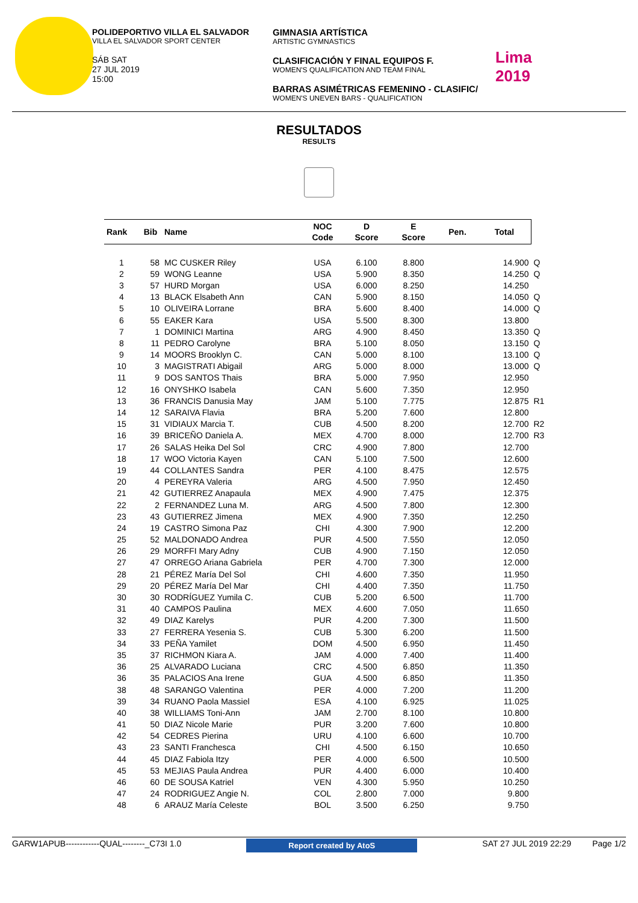POLIDEPORTIVO VILLA EL SALVADOR
VILLA EL SALVADOR SPORT CENTER
SÁB SAT
27 JUL 2019
15:00
GIMNASIA ARTÍSTICA
ARTISTIC GYMNASTICS
CLASIFICACIÓN Y FINAL EQUIPOS F.
WOMEN'S QUALIFICATION AND TEAM FINAL
BARRAS ASIMÉTRICAS FEMENINO - CLASIFIC/
WOMEN'S UNEVEN BARS - QUALIFICATION
Lima
2019
RESULTADOS
RESULTS
| Rank | Bib | Name | NOC Code | D Score | E Score | Pen. | Total | |
| 1 | 58 | MC CUSKER Riley | USA | 6.100 | 8.800 | | 14.900 | Q |
| 2 | 59 | WONG Leanne | USA | 5.900 | 8.350 | | 14.250 | Q |
| 3 | 57 | HURD Morgan | USA | 6.000 | 8.250 | | 14.250 | |
| 4 | 13 | BLACK Elsabeth Ann | CAN | 5.900 | 8.150 | | 14.050 | Q |
| 5 | 10 | OLIVEIRA Lorrane | BRA | 5.600 | 8.400 | | 14.000 | Q |
| 6 | 55 | EAKER Kara | USA | 5.500 | 8.300 | | 13.800 | |
| 7 | 1 | DOMINICI Martina | ARG | 4.900 | 8.450 | | 13.350 | Q |
| 8 | 11 | PEDRO Carolyne | BRA | 5.100 | 8.050 | | 13.150 | Q |
| 9 | 14 | MOORS Brooklyn C. | CAN | 5.000 | 8.100 | | 13.100 | Q |
| 10 | 3 | MAGISTRATI Abigail | ARG | 5.000 | 8.000 | | 13.000 | Q |
| 11 | 9 | DOS SANTOS Thais | BRA | 5.000 | 7.950 | | 12.950 | |
| 12 | 16 | ONYSHKO Isabela | CAN | 5.600 | 7.350 | | 12.950 | |
| 13 | 36 | FRANCIS Danusia May | JAM | 5.100 | 7.775 | | 12.875 | R1 |
| 14 | 12 | SARAIVA Flavia | BRA | 5.200 | 7.600 | | 12.800 | |
| 15 | 31 | VIDIAUX Marcia T. | CUB | 4.500 | 8.200 | | 12.700 | R2 |
| 16 | 39 | BRICEÑO Daniela A. | MEX | 4.700 | 8.000 | | 12.700 | R3 |
| 17 | 26 | SALAS Heika Del Sol | CRC | 4.900 | 7.800 | | 12.700 | |
| 18 | 17 | WOO Victoria Kayen | CAN | 5.100 | 7.500 | | 12.600 | |
| 19 | 44 | COLLANTES Sandra | PER | 4.100 | 8.475 | | 12.575 | |
| 20 | 4 | PEREYRA Valeria | ARG | 4.500 | 7.950 | | 12.450 | |
| 21 | 42 | GUTIERREZ Anapaula | MEX | 4.900 | 7.475 | | 12.375 | |
| 22 | 2 | FERNANDEZ Luna M. | ARG | 4.500 | 7.800 | | 12.300 | |
| 23 | 43 | GUTIERREZ Jimena | MEX | 4.900 | 7.350 | | 12.250 | |
| 24 | 19 | CASTRO Simona Paz | CHI | 4.300 | 7.900 | | 12.200 | |
| 25 | 52 | MALDONADO Andrea | PUR | 4.500 | 7.550 | | 12.050 | |
| 26 | 29 | MORFFI Mary Adny | CUB | 4.900 | 7.150 | | 12.050 | |
| 27 | 47 | ORREGO Ariana Gabriela | PER | 4.700 | 7.300 | | 12.000 | |
| 28 | 21 | PÉREZ María Del Sol | CHI | 4.600 | 7.350 | | 11.950 | |
| 29 | 20 | PÉREZ María Del Mar | CHI | 4.400 | 7.350 | | 11.750 | |
| 30 | 30 | RODRÍGUEZ Yumila C. | CUB | 5.200 | 6.500 | | 11.700 | |
| 31 | 40 | CAMPOS Paulina | MEX | 4.600 | 7.050 | | 11.650 | |
| 32 | 49 | DIAZ Karelys | PUR | 4.200 | 7.300 | | 11.500 | |
| 33 | 27 | FERRERA Yesenia S. | CUB | 5.300 | 6.200 | | 11.500 | |
| 34 | 33 | PEÑA Yamilet | DOM | 4.500 | 6.950 | | 11.450 | |
| 35 | 37 | RICHMON Kiara A. | JAM | 4.000 | 7.400 | | 11.400 | |
| 36 | 25 | ALVARADO Luciana | CRC | 4.500 | 6.850 | | 11.350 | |
| 36 | 35 | PALACIOS Ana Irene | GUA | 4.500 | 6.850 | | 11.350 | |
| 38 | 48 | SARANGO Valentina | PER | 4.000 | 7.200 | | 11.200 | |
| 39 | 34 | RUANO Paola Massiel | ESA | 4.100 | 6.925 | | 11.025 | |
| 40 | 38 | WILLIAMS Toni-Ann | JAM | 2.700 | 8.100 | | 10.800 | |
| 41 | 50 | DIAZ Nicole Marie | PUR | 3.200 | 7.600 | | 10.800 | |
| 42 | 54 | CEDRES Pierina | URU | 4.100 | 6.600 | | 10.700 | |
| 43 | 23 | SANTI Franchesca | CHI | 4.500 | 6.150 | | 10.650 | |
| 44 | 45 | DIAZ Fabiola Itzy | PER | 4.000 | 6.500 | | 10.500 | |
| 45 | 53 | MEJIAS Paula Andrea | PUR | 4.400 | 6.000 | | 10.400 | |
| 46 | 60 | DE SOUSA Katriel | VEN | 4.300 | 5.950 | | 10.250 | |
| 47 | 24 | RODRIGUEZ Angie N. | COL | 2.800 | 7.000 | | 9.800 | |
| 48 | 6 | ARAUZ María Celeste | BOL | 3.500 | 6.250 | | 9.750 | |
GARW1APUB------------QUAL--------_C73I 1.0 Report created by AtoS SAT 27 JUL 2019 22:29 Page 1/2